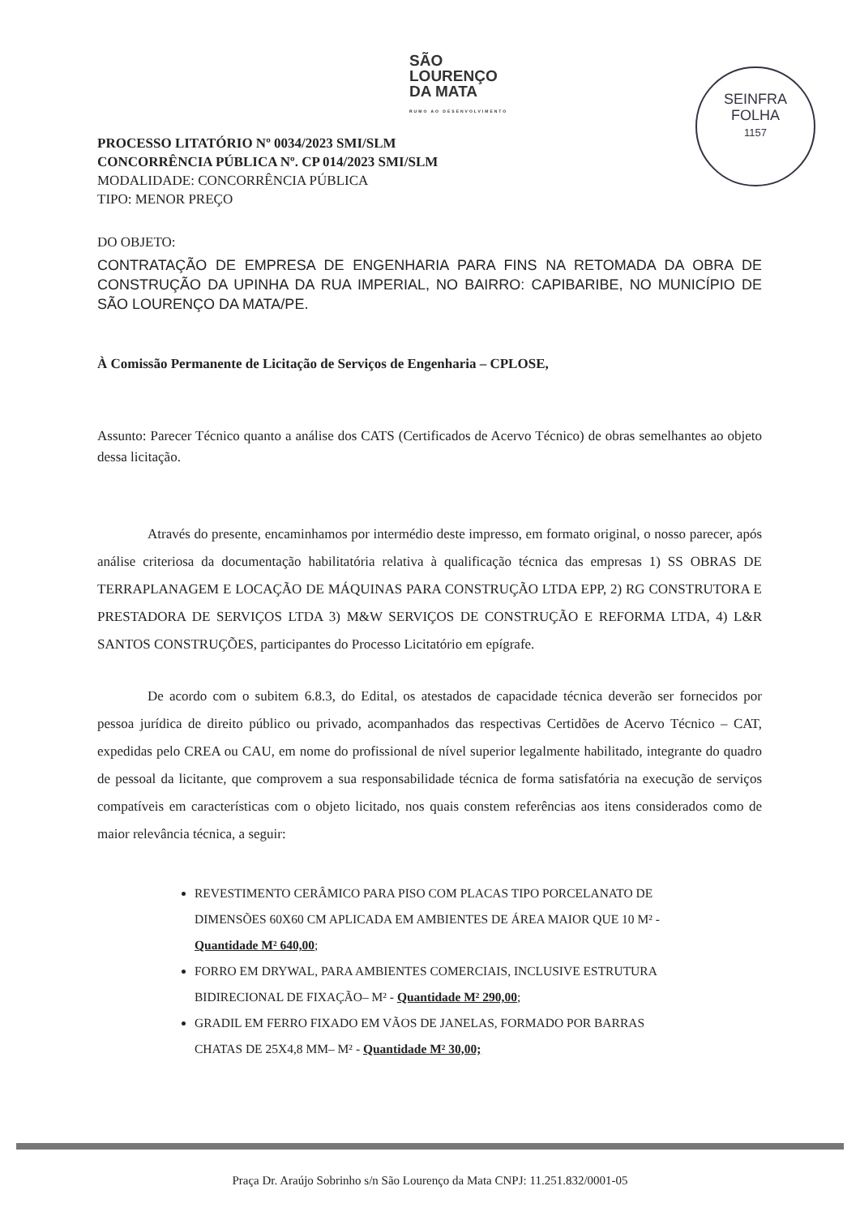SÃO
LOURENÇO
DA MATA
RUMO AO DESENVOLVIMENTO
SEINFRA
FOLHA
1157
PROCESSO LITATÓRIO Nº 0034/2023 SMI/SLM
CONCORRÊNCIA PÚBLICA Nº. CP 014/2023 SMI/SLM
MODALIDADE: CONCORRÊNCIA PÚBLICA
TIPO: MENOR PREÇO
DO OBJETO:
CONTRATAÇÃO DE EMPRESA DE ENGENHARIA PARA FINS NA RETOMADA DA OBRA DE CONSTRUÇÃO DA UPINHA DA RUA IMPERIAL, NO BAIRRO: CAPIBARIBE, NO MUNICÍPIO DE SÃO LOURENÇO DA MATA/PE.
À Comissão Permanente de Licitação de Serviços de Engenharia – CPLOSE,
Assunto: Parecer Técnico quanto a análise dos CATS (Certificados de Acervo Técnico) de obras semelhantes ao objeto dessa licitação.
Através do presente, encaminhamos por intermédio deste impresso, em formato original, o nosso parecer, após análise criteriosa da documentação habilitatória relativa à qualificação técnica das empresas 1) SS OBRAS DE TERRAPLANAGEM E LOCAÇÃO DE MÁQUINAS PARA CONSTRUÇÃO LTDA EPP, 2) RG CONSTRUTORA E PRESTADORA DE SERVIÇOS LTDA 3) M&W SERVIÇOS DE CONSTRUÇÃO E REFORMA LTDA, 4) L&R SANTOS CONSTRUÇÕES, participantes do Processo Licitatório em epígrafe.
De acordo com o subitem 6.8.3, do Edital, os atestados de capacidade técnica deverão ser fornecidos por pessoa jurídica de direito público ou privado, acompanhados das respectivas Certidões de Acervo Técnico – CAT, expedidas pelo CREA ou CAU, em nome do profissional de nível superior legalmente habilitado, integrante do quadro de pessoal da licitante, que comprovem a sua responsabilidade técnica de forma satisfatória na execução de serviços compatíveis em características com o objeto licitado, nos quais constem referências aos itens considerados como de maior relevância técnica, a seguir:
REVESTIMENTO CERÂMICO PARA PISO COM PLACAS TIPO PORCELANATO DE DIMENSÕES 60X60 CM APLICADA EM AMBIENTES DE ÁREA MAIOR QUE 10 M² - Quantidade M² 640,00;
FORRO EM DRYWAL, PARA AMBIENTES COMERCIAIS, INCLUSIVE ESTRUTURA BIDIRECIONAL DE FIXAÇÃO– M² - Quantidade M² 290,00;
GRADIL EM FERRO FIXADO EM VÃOS DE JANELAS, FORMADO POR BARRAS CHATAS DE 25X4,8 MM– M² - Quantidade M² 30,00;
Praça Dr. Araújo Sobrinho s/n São Lourenço da Mata CNPJ: 11.251.832/0001-05